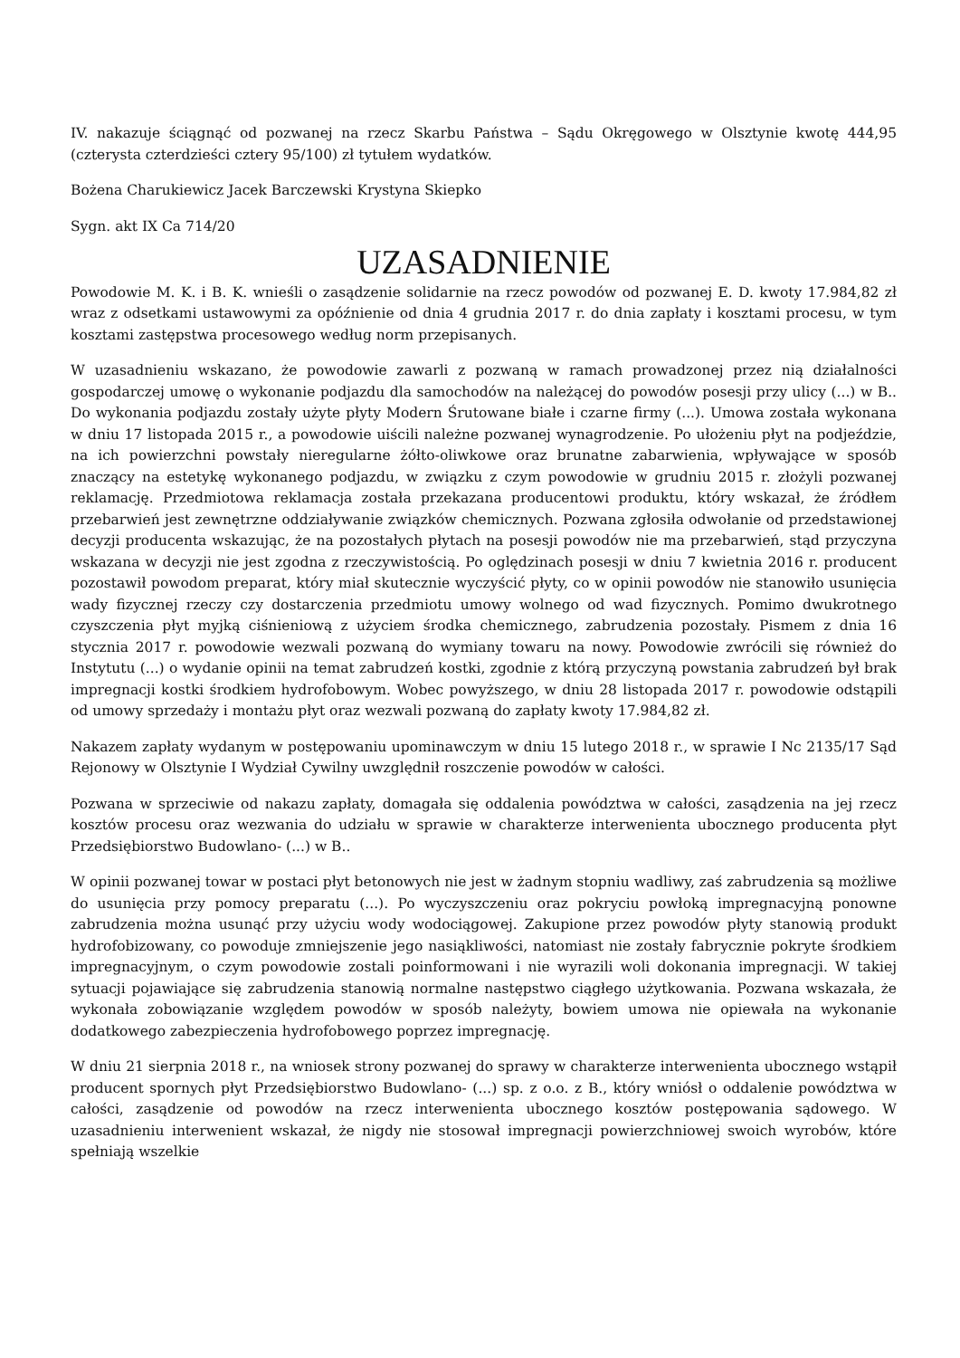IV. nakazuje ściągnąć od pozwanej na rzecz Skarbu Państwa – Sądu Okręgowego w Olsztynie kwotę 444,95 (czterysta czterdzieści cztery 95/100) zł tytułem wydatków.
Bożena Charukiewicz Jacek Barczewski Krystyna Skiepko
Sygn. akt IX Ca 714/20
UZASADNIENIE
Powodowie M. K. i B. K. wnieśli o zasądzenie solidarnie na rzecz powodów od pozwanej E. D. kwoty 17.984,82 zł wraz z odsetkami ustawowymi za opóźnienie od dnia 4 grudnia 2017 r. do dnia zapłaty i kosztami procesu, w tym kosztami zastępstwa procesowego według norm przepisanych.
W uzasadnieniu wskazano, że powodowie zawarli z pozwaną w ramach prowadzonej przez nią działalności gospodarczej umowę o wykonanie podjazdu dla samochodów na należącej do powodów posesji przy ulicy (...) w B.. Do wykonania podjazdu zostały użyte płyty Modern Śrutowane białe i czarne firmy (...). Umowa została wykonana w dniu 17 listopada 2015 r., a powodowie uiścili należne pozwanej wynagrodzenie. Po ułożeniu płyt na podjeździe, na ich powierzchni powstały nieregularne żółto-oliwkowe oraz brunatne zabarwienia, wpływające w sposób znaczący na estetykę wykonanego podjazdu, w związku z czym powodowie w grudniu 2015 r. złożyli pozwanej reklamację. Przedmiotowa reklamacja została przekazana producentowi produktu, który wskazał, że źródłem przebarwień jest zewnętrzne oddziaływanie związków chemicznych. Pozwana zgłosiła odwołanie od przedstawionej decyzji producenta wskazując, że na pozostałych płytach na posesji powodów nie ma przebarwień, stąd przyczyna wskazana w decyzji nie jest zgodna z rzeczywistością. Po oględzinach posesji w dniu 7 kwietnia 2016 r. producent pozostawił powodom preparat, który miał skutecznie wyczyścić płyty, co w opinii powodów nie stanowiło usunięcia wady fizycznej rzeczy czy dostarczenia przedmiotu umowy wolnego od wad fizycznych. Pomimo dwukrotnego czyszczenia płyt myjką ciśnieniową z użyciem środka chemicznego, zabrudzenia pozostały. Pismem z dnia 16 stycznia 2017 r. powodowie wezwali pozwaną do wymiany towaru na nowy. Powodowie zwrócili się również do Instytutu (...) o wydanie opinii na temat zabrudzeń kostki, zgodnie z którą przyczyną powstania zabrudzeń był brak impregnacji kostki środkiem hydrofobowym. Wobec powyższego, w dniu 28 listopada 2017 r. powodowie odstąpili od umowy sprzedaży i montażu płyt oraz wezwali pozwaną do zapłaty kwoty 17.984,82 zł.
Nakazem zapłaty wydanym w postępowaniu upominawczym w dniu 15 lutego 2018 r., w sprawie I Nc 2135/17 Sąd Rejonowy w Olsztynie I Wydział Cywilny uwzględnił roszczenie powodów w całości.
Pozwana w sprzeciwie od nakazu zapłaty, domagała się oddalenia powództwa w całości, zasądzenia na jej rzecz kosztów procesu oraz wezwania do udziału w sprawie w charakterze interwenienta ubocznego producenta płyt Przedsiębiorstwo Budowlano- (...) w B..
W opinii pozwanej towar w postaci płyt betonowych nie jest w żadnym stopniu wadliwy, zaś zabrudzenia są możliwe do usunięcia przy pomocy preparatu (...). Po wyczyszczeniu oraz pokryciu powłoką impregnacyjną ponowne zabrudzenia można usunąć przy użyciu wody wodociągowej. Zakupione przez powodów płyty stanowią produkt hydrofobizowany, co powoduje zmniejszenie jego nasiąkliwości, natomiast nie zostały fabrycznie pokryte środkiem impregnacyjnym, o czym powodowie zostali poinformowani i nie wyrazili woli dokonania impregnacji. W takiej sytuacji pojawiające się zabrudzenia stanowią normalne następstwo ciągłego użytkowania. Pozwana wskazała, że wykonała zobowiązanie względem powodów w sposób należyty, bowiem umowa nie opiewała na wykonanie dodatkowego zabezpieczenia hydrofobowego poprzez impregnację.
W dniu 21 sierpnia 2018 r., na wniosek strony pozwanej do sprawy w charakterze interwenienta ubocznego wstąpił producent spornych płyt Przedsiębiorstwo Budowlano- (...) sp. z o.o. z B., który wniósł o oddalenie powództwa w całości, zasądzenie od powodów na rzecz interwenienta ubocznego kosztów postępowania sądowego. W uzasadnieniu interwenient wskazał, że nigdy nie stosował impregnacji powierzchniowej swoich wyrobów, które spełniają wszelkie